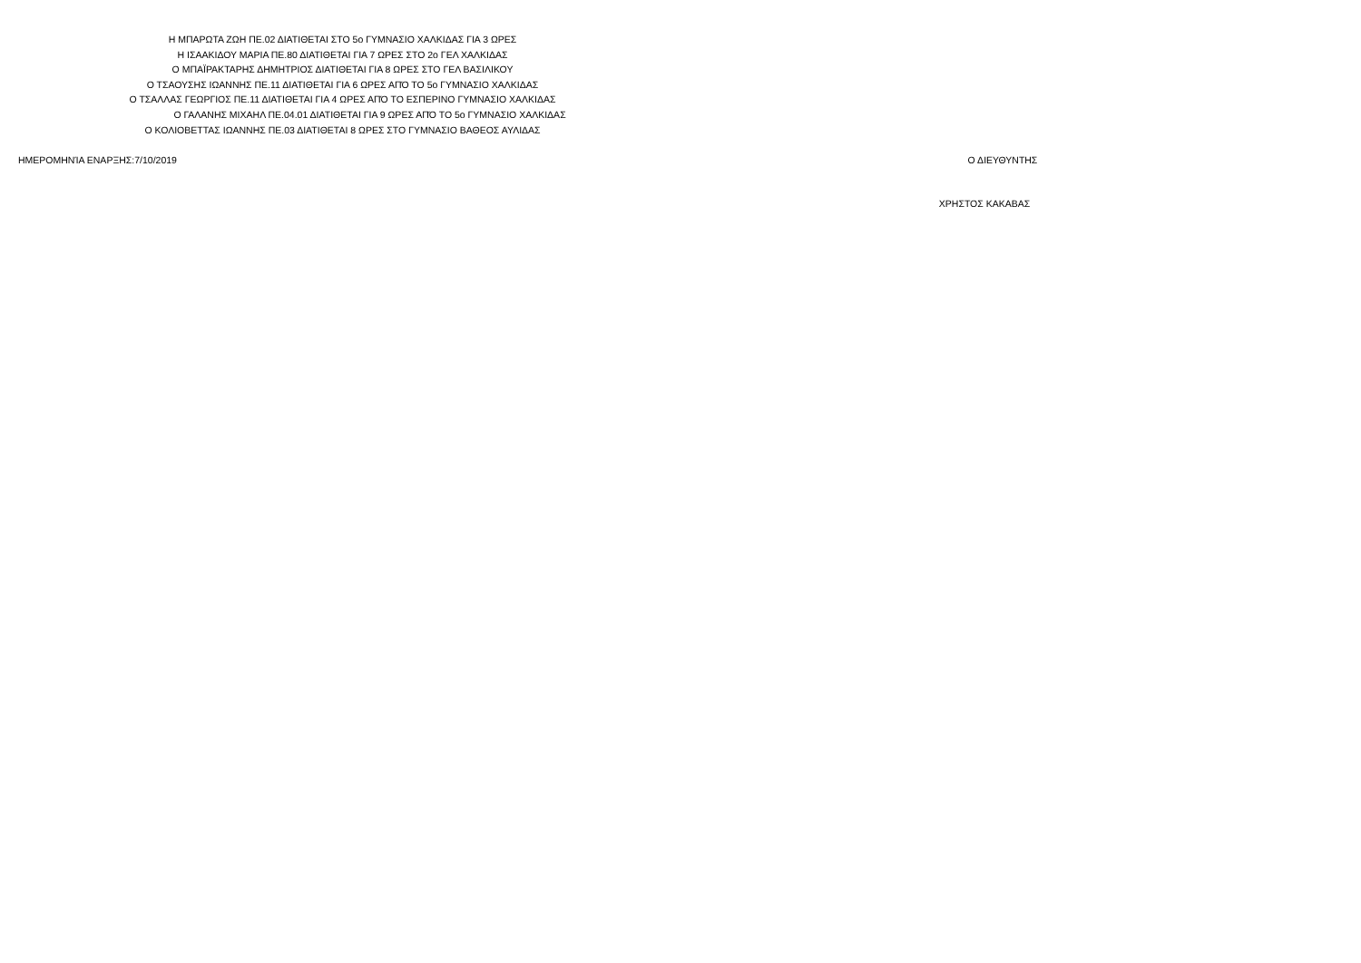Η ΜΠΑΡΩΤΑ ΖΩΗ ΠΕ.02 ΔΙΑΤΙΘΕΤΑΙ ΣΤΟ 5ο ΓΥΜΝΑΣΙΟ ΧΑΛΚΙΔΑΣ ΓΙΑ 3 ΩΡΕΣ
Η ΙΣΑΑΚΙΔΟΥ ΜΑΡΙΑ ΠΕ.80 ΔΙΑΤΙΘΕΤΑΙ ΓΙΑ 7 ΩΡΕΣ ΣΤΟ 2ο ΓΕΛ ΧΑΛΚΙΔΑΣ
Ο ΜΠΑΪΡΑΚΤΑΡΗΣ ΔΗΜΗΤΡΙΟΣ ΔΙΑΤΙΘΕΤΑΙ ΓΙΑ 8 ΩΡΕΣ ΣΤΟ ΓΕΛ ΒΑΣΙΛΙΚΟΥ
Ο ΤΣΑΟΥΣΗΣ ΙΩΑΝΝΗΣ ΠΕ.11 ΔΙΑΤΙΘΕΤΑΙ ΓΙΑ 6 ΩΡΕΣ ΑΠΌ ΤΟ 5ο ΓΥΜΝΑΣΙΟ ΧΑΛΚΙΔΑΣ
Ο ΤΣΑΛΛΑΣ ΓΕΩΡΓΙΟΣ ΠΕ.11 ΔΙΑΤΙΘΕΤΑΙ ΓΙΑ 4 ΩΡΕΣ ΑΠΌ ΤΟ ΕΣΠΕΡΙΝΟ ΓΥΜΝΑΣΙΟ ΧΑΛΚΙΔΑΣ
Ο ΓΑΛΑΝΗΣ ΜΙΧΑΗΛ ΠΕ.04.01 ΔΙΑΤΙΘΕΤΑΙ ΓΙΑ 9 ΩΡΕΣ ΑΠΌ ΤΟ 5ο ΓΥΜΝΑΣΙΟ ΧΑΛΚΙΔΑΣ
Ο ΚΟΛΙΟΒΕΤΤΑΣ ΙΩΑΝΝΗΣ ΠΕ.03 ΔΙΑΤΙΘΕΤΑΙ 8 ΩΡΕΣ ΣΤΟ ΓΥΜΝΑΣΙΟ ΒΑΘΕΟΣ ΑΥΛΙΔΑΣ
ΗΜΕΡΟΜΗΝΊΑ ΕΝΑΡΞΗΣ:7/10/2019 Ο ΔΙΕΥΘΥΝΤΗΣ
ΧΡΗΣΤΟΣ ΚΑΚΑΒΑΣ